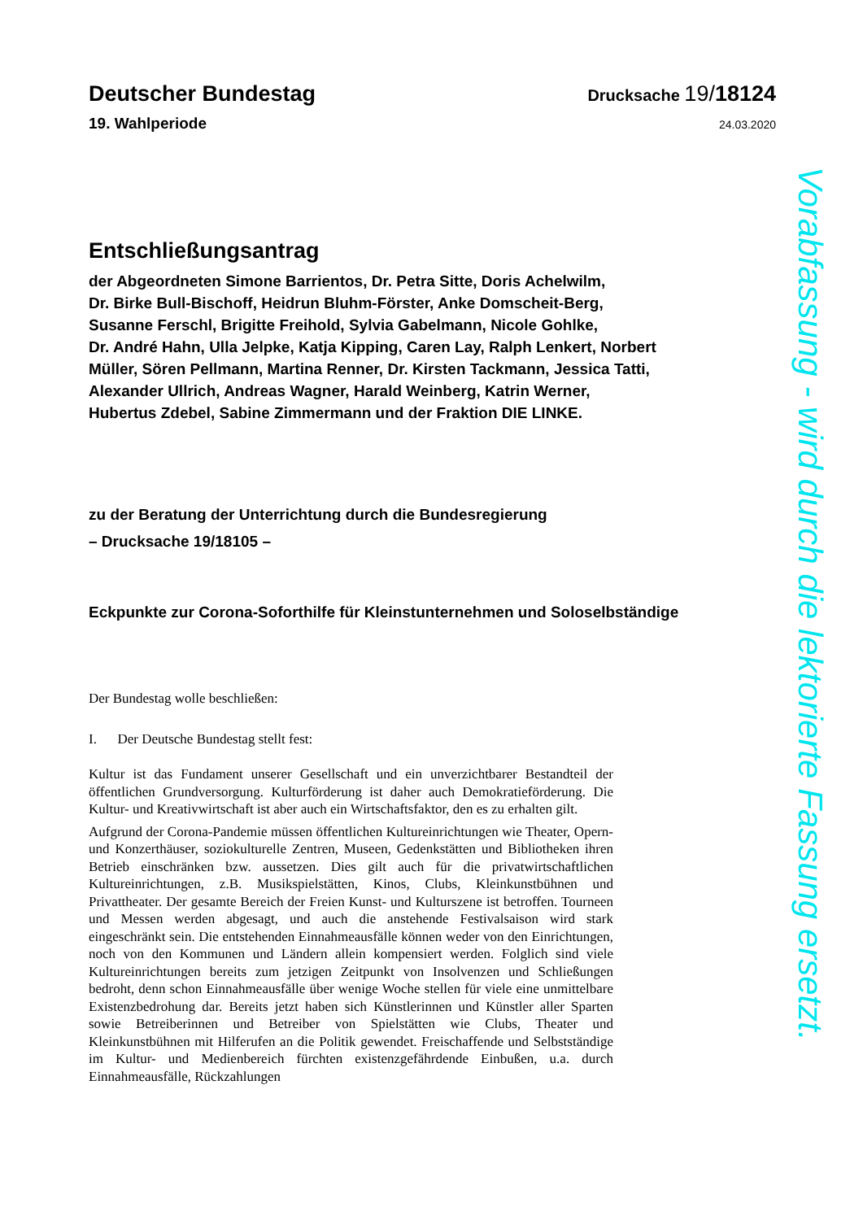Deutscher Bundestag
Drucksache 19/18124
19. Wahlperiode
24.03.2020
Entschließungsantrag
der Abgeordneten Simone Barrientos, Dr. Petra Sitte, Doris Achelwilm,
Dr. Birke Bull-Bischoff, Heidrun Bluhm-Förster, Anke Domscheit-Berg,
Susanne Ferschl, Brigitte Freihold, Sylvia Gabelmann, Nicole Gohlke,
Dr. André Hahn, Ulla Jelpke, Katja Kipping, Caren Lay, Ralph Lenkert, Norbert
Müller, Sören Pellmann, Martina Renner, Dr. Kirsten Tackmann, Jessica Tatti,
Alexander Ullrich, Andreas Wagner, Harald Weinberg, Katrin Werner,
Hubertus Zdebel, Sabine Zimmermann und der Fraktion DIE LINKE.
zu der Beratung der Unterrichtung durch die Bundesregierung
– Drucksache 19/18105 –
Eckpunkte zur Corona-Soforthilfe für Kleinstunternehmen und Soloselbständige
Der Bundestag wolle beschließen:
I. Der Deutsche Bundestag stellt fest:
Kultur ist das Fundament unserer Gesellschaft und ein unverzichtbarer Bestandteil der öffentlichen Grundversorgung. Kulturförderung ist daher auch Demokratieförderung. Die Kultur- und Kreativwirtschaft ist aber auch ein Wirtschaftsfaktor, den es zu erhalten gilt.
Aufgrund der Corona-Pandemie müssen öffentlichen Kultureinrichtungen wie Theater, Opern- und Konzerthäuser, soziokulturelle Zentren, Museen, Gedenkstätten und Bibliotheken ihren Betrieb einschränken bzw. aussetzen. Dies gilt auch für die privatwirtschaftlichen Kultureinrichtungen, z.B. Musikspielstätten, Kinos, Clubs, Kleinkunstbühnen und Privattheater. Der gesamte Bereich der Freien Kunst- und Kulturszene ist betroffen. Tourneen und Messen werden abgesagt, und auch die anstehende Festivalsaison wird stark eingeschränkt sein. Die entstehenden Einnahmeausfälle können weder von den Einrichtungen, noch von den Kommunen und Ländern allein kompensiert werden. Folglich sind viele Kultureinrichtungen bereits zum jetzigen Zeitpunkt von Insolvenzen und Schließungen bedroht, denn schon Einnahmeausfälle über wenige Woche stellen für viele eine unmittelbare Existenzbedrohung dar. Bereits jetzt haben sich Künstlerinnen und Künstler aller Sparten sowie Betreiberinnen und Betreiber von Spielstätten wie Clubs, Theater und Kleinkunstbühnen mit Hilferufen an die Politik gewendet. Freischaffende und Selbstständige im Kultur- und Medienbereich fürchten existenzgefährdende Einbußen, u.a. durch Einnahmeausfälle, Rückzahlungen
Vorabfassung - wird durch die lektorierte Fassung ersetzt.